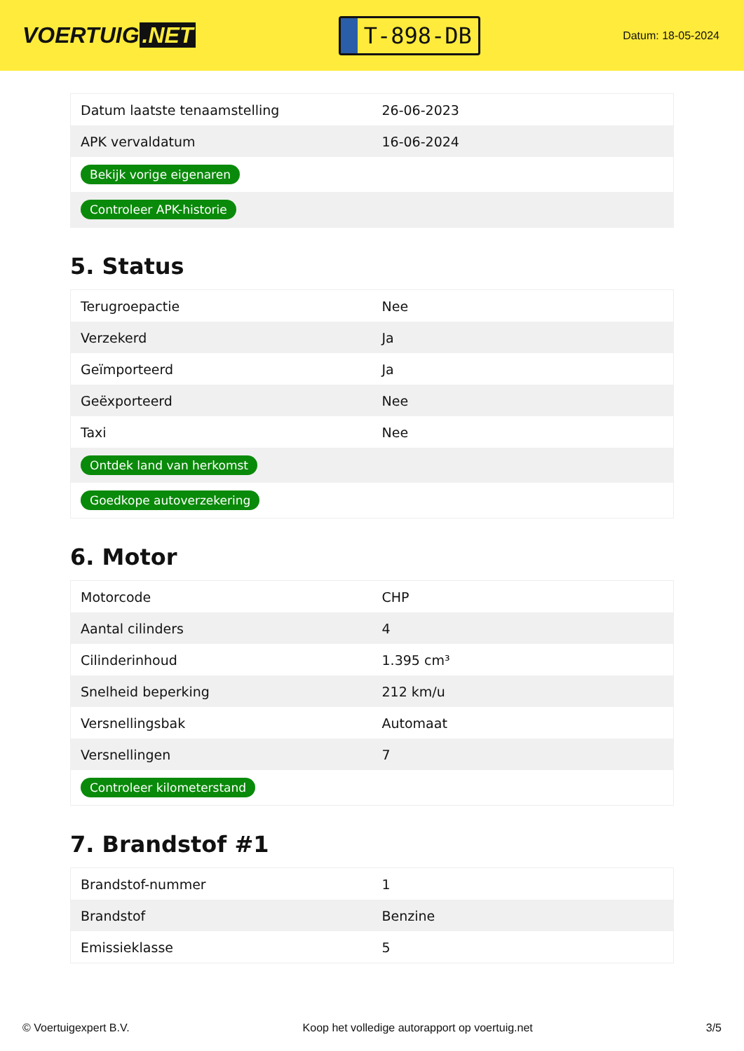VOERTUIG.NET
T-898-DB
Datum: 18-05-2024
| Datum laatste tenaamstelling | 26-06-2023 |
| APK vervaldatum | 16-06-2024 |
| Bekijk vorige eigenaren | |
| Controleer APK-historie | |
5. Status
| Terugroepactie | Nee |
| Verzekerd | Ja |
| Geïmporteerd | Ja |
| Geëxporteerd | Nee |
| Taxi | Nee |
| Ontdek land van herkomst | |
| Goedkope autoverzekering | |
6. Motor
| Motorcode | CHP |
| Aantal cilinders | 4 |
| Cilinderinhoud | 1.395 cm³ |
| Snelheid beperking | 212 km/u |
| Versnellingsbak | Automaat |
| Versnellingen | 7 |
| Controleer kilometerstand | |
7. Brandstof #1
| Brandstof-nummer | 1 |
| Brandstof | Benzine |
| Emissieklasse | 5 |
© Voertuigexpert B.V. Koop het volledige autorapport op voertuig.net 3/5